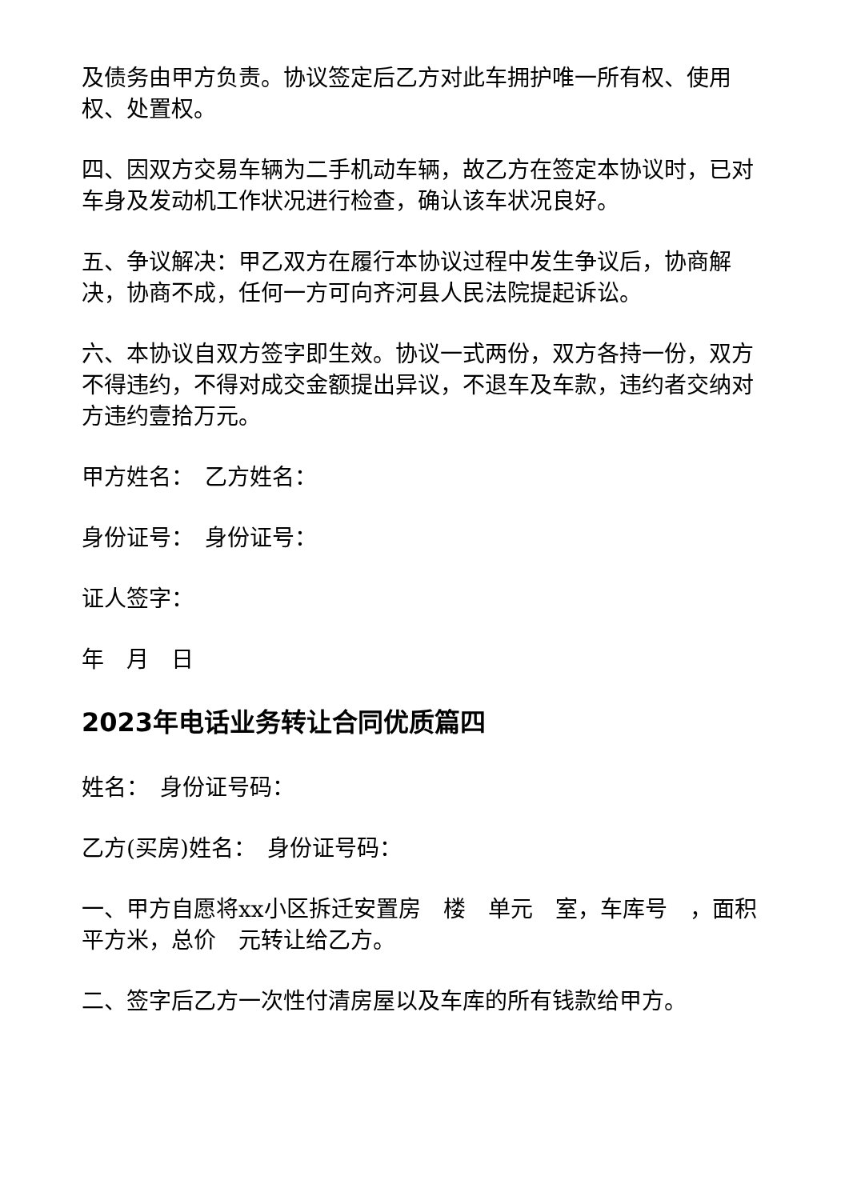及债务由甲方负责。协议签定后乙方对此车拥护唯一所有权、使用权、处置权。
四、因双方交易车辆为二手机动车辆，故乙方在签定本协议时，已对车身及发动机工作状况进行检查，确认该车状况良好。
五、争议解决：甲乙双方在履行本协议过程中发生争议后，协商解决，协商不成，任何一方可向齐河县人民法院提起诉讼。
六、本协议自双方签字即生效。协议一式两份，双方各持一份，双方不得违约，不得对成交金额提出异议，不退车及车款，违约者交纳对方违约壹拾万元。
甲方姓名：　乙方姓名：
身份证号：　身份证号：
证人签字：
年　月　日
2023年电话业务转让合同优质篇四
姓名：　身份证号码：
乙方(买房)姓名：　身份证号码：
一、甲方自愿将xx小区拆迁安置房　楼　单元　室，车库号　，面积　平方米，总价　元转让给乙方。
二、签字后乙方一次性付清房屋以及车库的所有钱款给甲方。